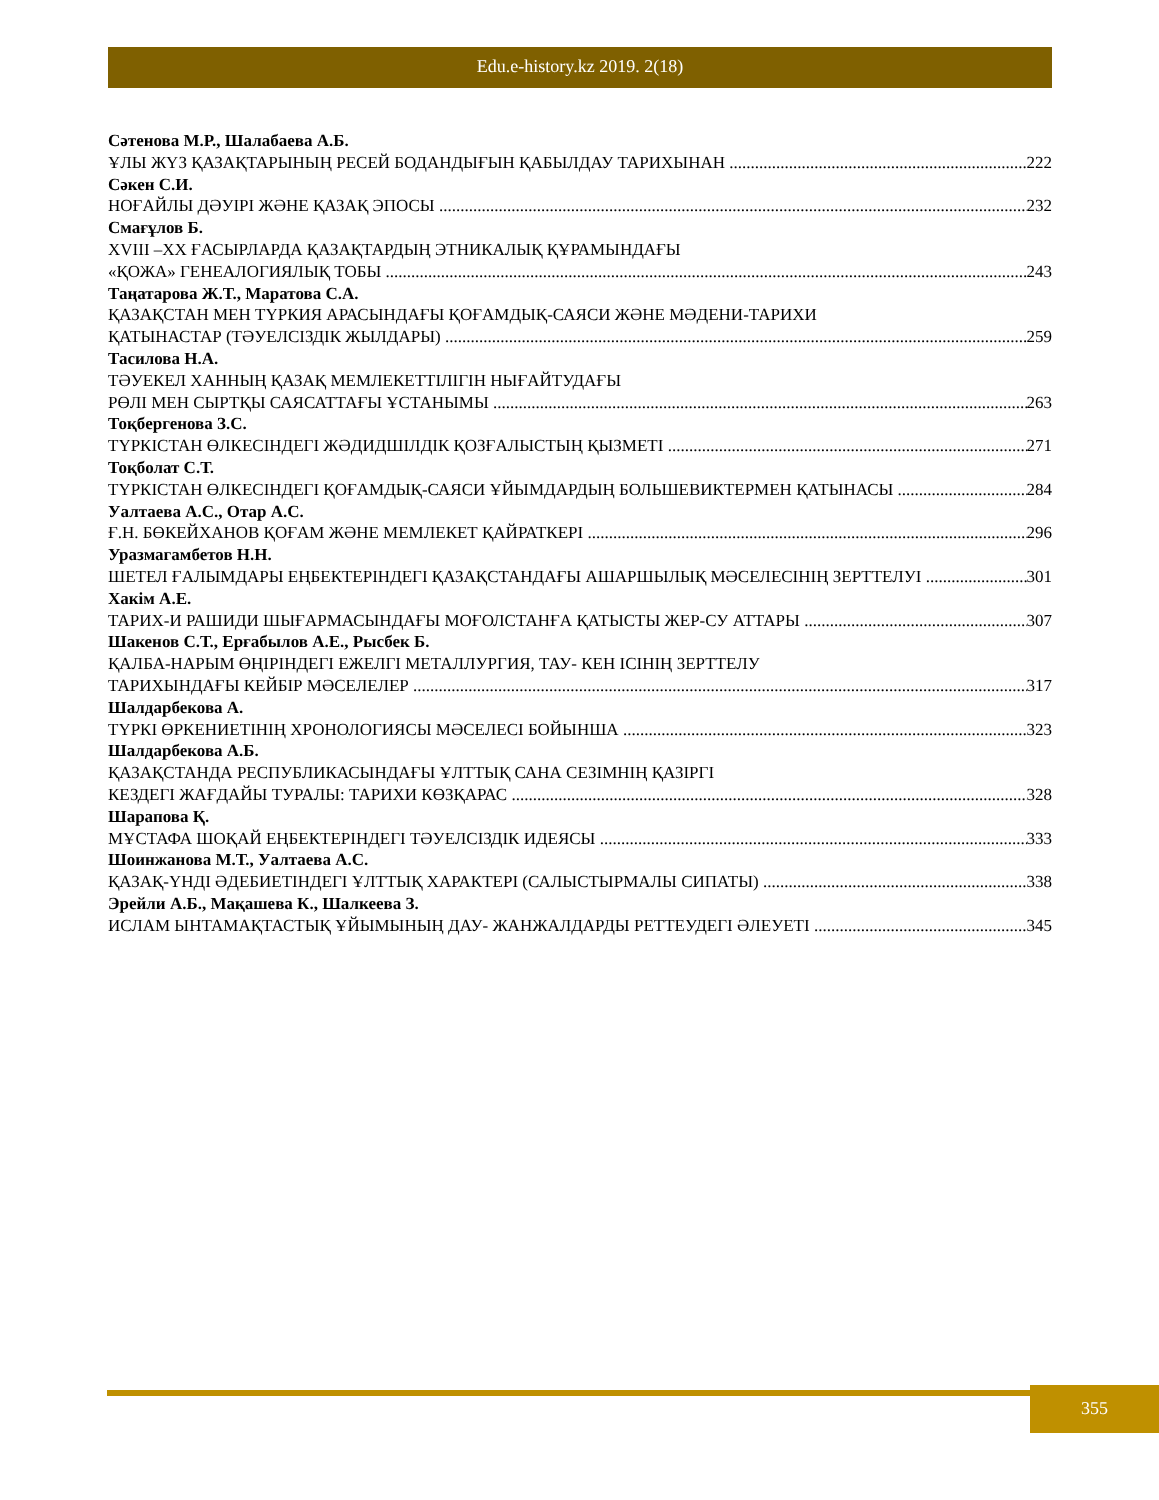Edu.e-history.kz 2019. 2(18)
Сәтенова М.Р., Шалабаева А.Б.
ҰЛЫ ЖҮЗ ҚАЗАҚТАРЫНЫҢ РЕСЕЙ БОДАНДЫҒЫН ҚАБЫЛДАУ ТАРИХЫНАН 222
Сәкен С.И.
НОҒАЙЛЫ ДӘУІРІ ЖӘНЕ ҚАЗАҚ ЭПОСЫ 232
Смағұлов Б.
XVIII –XX ҒАСЫРЛАРДА ҚАЗАҚТАРДЫҢ ЭТНИКАЛЫҚ ҚҰРАМЫНДАҒЫ
«ҚОЖА» ГЕНЕАЛОГИЯЛЫҚ ТОБЫ 243
Таңатарова Ж.Т., Маратова С.А.
ҚАЗАҚСТАН МЕН ТҮРКИЯ АРАСЫНДАҒЫ ҚОҒАМДЫҚ-САЯСИ ЖӘНЕ МӘДЕНИ-ТАРИХИ
ҚАТЫНАСТАР (ТӘУЕЛСІЗДІК ЖЫЛДАРЫ) 259
Тасилова Н.А.
ТӘУЕКЕЛ ХАННЫҢ ҚАЗАҚ МЕМЛЕКЕТТІЛІГІН НЫҒАЙТУДАҒЫ
РӨЛІ МЕН СЫРТҚЫ САЯСАТТАҒЫ ҰСТАНЫМЫ 263
Тоқбергенова З.С.
ТҮРКІСТАН ӨЛКЕСІНДЕГІ ЖӘДИДШІЛДІК ҚОЗҒАЛЫСТЫҢ ҚЫЗМЕТІ 271
Тоқболат С.Т.
ТҮРКІСТАН ӨЛКЕСІНДЕГІ ҚОҒАМДЫҚ-САЯСИ ҰЙЫМДАРДЫҢ БОЛЬШЕВИКТЕРМЕН ҚАТЫНАСЫ 284
Уалтаева А.С., Отар А.С.
Ғ.Н. БӨКЕЙХАНОВ ҚОҒАМ ЖӘНЕ МЕМЛЕКЕТ ҚАЙРАТКЕРІ 296
Уразмагамбетов Н.Н.
ШЕТЕЛ ҒАЛЫМДАРЫ ЕҢБЕКТЕРІНДЕГІ ҚАЗАҚСТАНДАҒЫ АШАРШЫЛЫҚ МӘСЕЛЕСІНІҢ ЗЕРТТЕЛУІ 301
Хакім А.Е.
ТАРИХ-И РАШИДИ ШЫҒАРМАСЫНДАҒЫ МОҒОЛСТАНҒА ҚАТЫСТЫ ЖЕР-СУ АТТАРЫ 307
Шакенов С.Т., Ерғабылов А.Е., Рысбек Б.
ҚАЛБА-НАРЫМ ӨҢІРІНДЕГІ ЕЖЕЛГІ МЕТАЛЛУРГИЯ, ТАУ- КЕН ІСІНІҢ ЗЕРТТЕЛУ
ТАРИХЫНДАҒЫ КЕЙБІР МӘСЕЛЕЛЕР 317
Шалдарбекова А.
ТҮРКІ ӨРКЕНИЕТІНІҢ ХРОНОЛОГИЯСЫ МӘСЕЛЕСІ БОЙЫНША 323
Шалдарбекова А.Б.
ҚАЗАҚСТАНДА РЕСПУБЛИКАСЫНДАҒЫ ҰЛТТЫҚ САНА СЕЗІМНІҢ ҚАЗІРГІ
КЕЗДЕГІ ЖАҒДАЙЫ ТУРАЛЫ: ТАРИХИ КӨЗҚАРАС 328
Шарапова Қ.
МҰСТАФА ШОҚАЙ ЕҢБЕКТЕРІНДЕГІ ТӘУЕЛСІЗДІК ИДЕЯСЫ 333
Шоинжанова М.Т., Уалтаева А.С.
ҚАЗАҚ-ҮНДІ ӘДЕБИЕТІНДЕГІ ҰЛТТЫҚ ХАРАКТЕРІ (САЛЫСТЫРМАЛЫ СИПАТЫ) 338
Эрейли А.Б., Мақашева К., Шалкеева З.
ИСЛАМ ЫНТАМАҚТАСТЫҚ ҰЙЫМЫНЫҢ ДАУ- ЖАНЖАЛДАРДЫ РЕТТЕУДЕГІ ӘЛЕУЕТІ 345
355